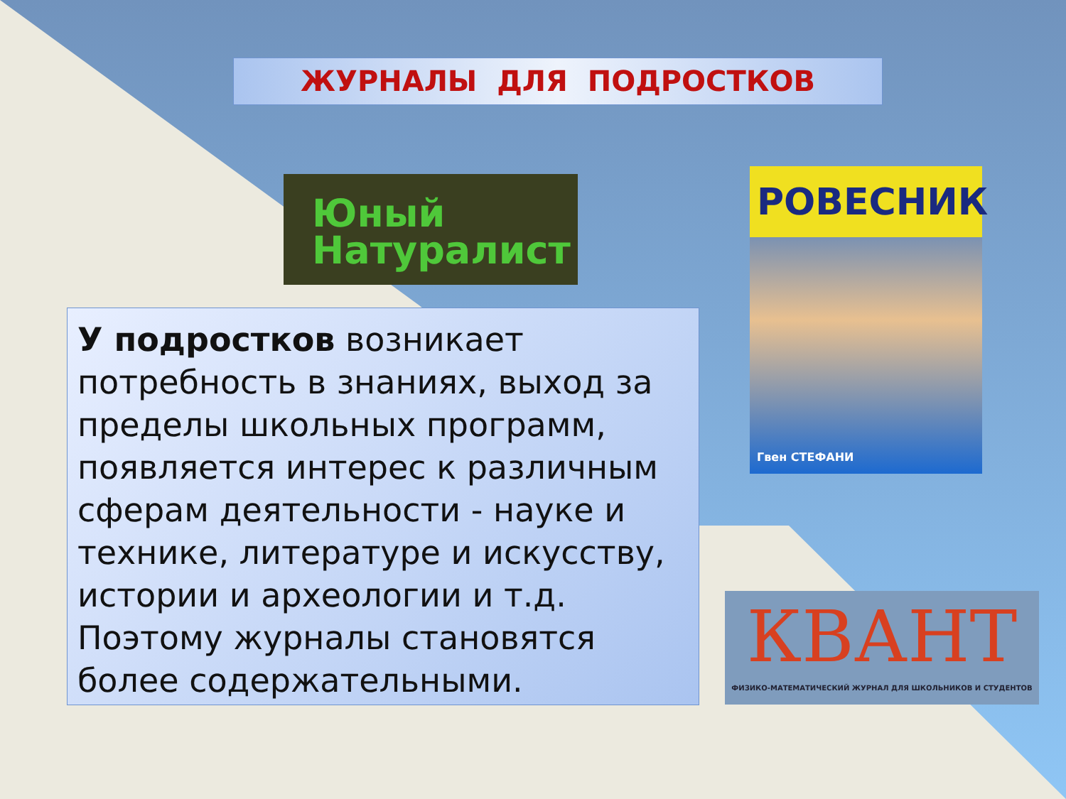ЖУРНАЛЫ ДЛЯ ПОДРОСТКОВ
Юный
Натуралист
РОВЕСНИК
Гвен СТЕФАНИ
КВАНТ
ФИЗИКО-МАТЕМАТИЧЕСКИЙ ЖУРНАЛ ДЛЯ ШКОЛЬНИКОВ И СТУДЕНТОВ
У подростков возникает потребность в знаниях, выход за пределы школьных программ, появляется интерес к различным сферам деятельности - науке и технике, литературе и искусству, истории и археологии и т.д. Поэтому журналы становятся более содержательными.